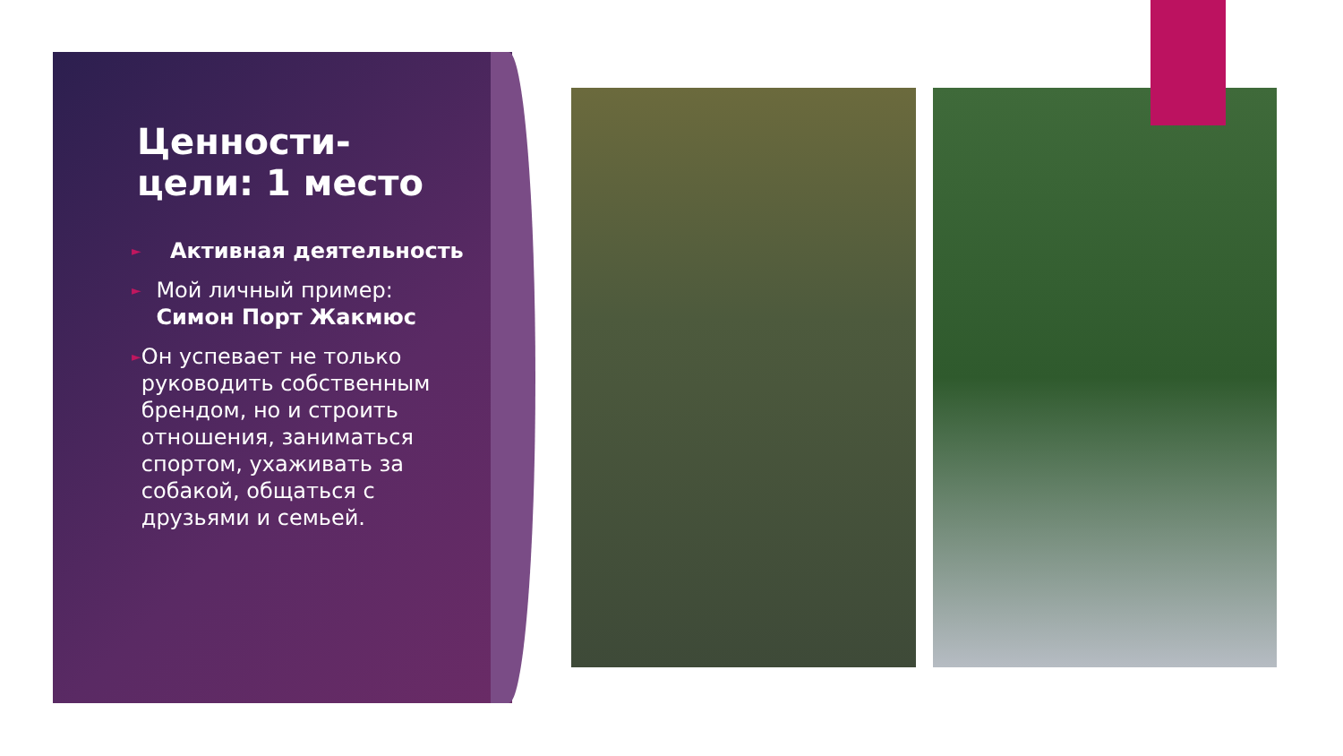Ценности-
цели: 1 место
► Активная деятельность
► Мой личный пример: Симон Порт Жакмюс
► Он успевает не только руководить собственным брендом, но и строить отношения, заниматься спортом, ухаживать за собакой, общаться с друзьями и семьей.